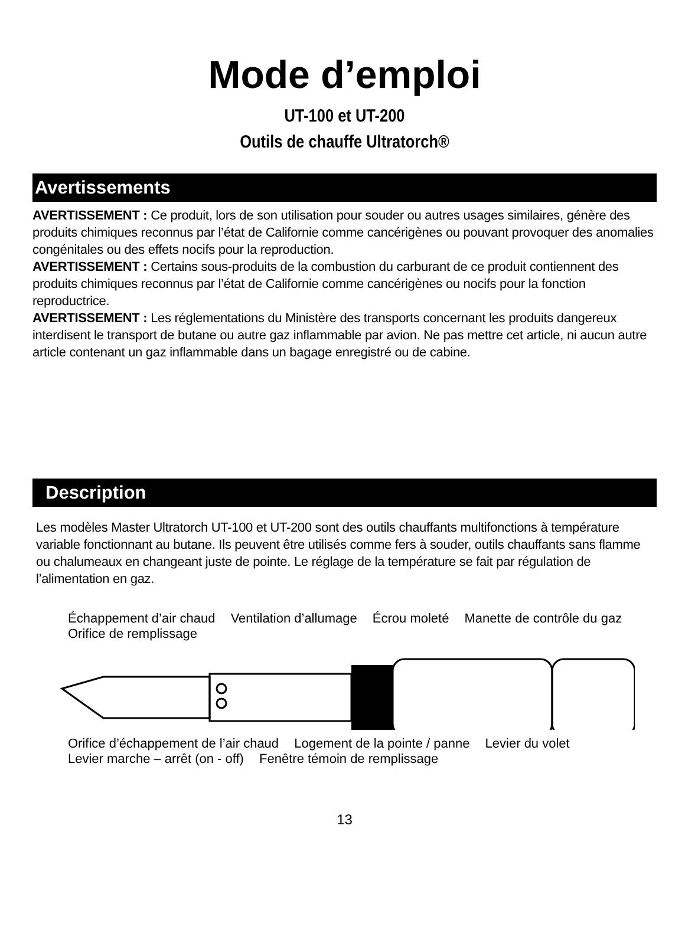Mode d’emploi
UT-100 et UT-200
Outils de chauffe Ultratorch®
Avertissements
AVERTISSEMENT : Ce produit, lors de son utilisation pour souder ou autres usages similaires, génère des produits chimiques reconnus par l’état de Californie comme cancérigènes ou pouvant provoquer des anomalies congénitales ou des effets nocifs pour la reproduction.
AVERTISSEMENT : Certains sous-produits de la combustion du carburant de ce produit contiennent des produits chimiques reconnus par l’état de Californie comme cancérigènes ou nocifs pour la fonction reproductrice.
AVERTISSEMENT : Les réglementations du Ministère des transports concernant les produits dangereux interdisent le transport de butane ou autre gaz inflammable par avion. Ne pas mettre cet article, ni aucun autre article contenant un gaz inflammable dans un bagage enregistré ou de cabine.
Description
Les modèles Master Ultratorch UT-100 et UT-200 sont des outils chauffants multifonctions à température variable fonctionnant au butane. Ils peuvent être utilisés comme fers à souder, outils chauffants sans flamme ou chalumeaux en changeant juste de pointe. Le réglage de la température se fait par régulation de l’alimentation en gaz.
Échappement d’air chaud Ventilation d’allumage Écrou moleté Manette de contrôle du gaz Orifice de remplissage
Orifice d’échappement de l’air chaud Logement de la pointe / panne Levier du volet Levier marche – arrêt (on - off) Fenêtre témoin de remplissage
13